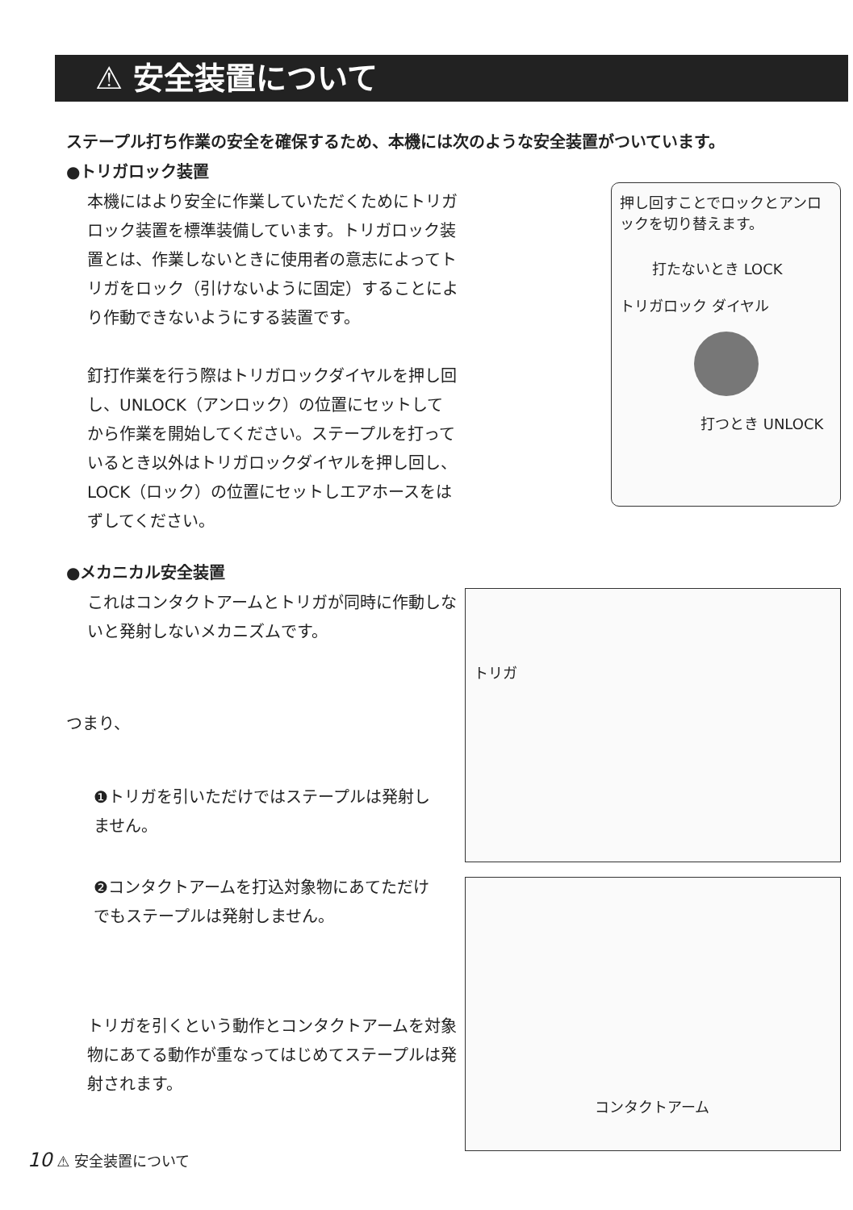⚠ 安全装置について
ステープル打ち作業の安全を確保するため、本機には次のような安全装置がついています。
●トリガロック装置
本機にはより安全に作業していただくためにトリガロック装置を標準装備しています。トリガロック装置とは、作業しないときに使用者の意志によってトリガをロック（引けないように固定）することにより作動できないようにする装置です。
釘打作業を行う際はトリガロックダイヤルを押し回し、UNLOCK（アンロック）の位置にセットしてから作業を開始してください。ステープルを打っているとき以外はトリガロックダイヤルを押し回し、LOCK（ロック）の位置にセットしエアホースをはずしてください。
押し回すことでロックとアンロックを切り替えます。
打たないとき LOCK
トリガロック ダイヤル
打つとき UNLOCK
●メカニカル安全装置
これはコンタクトアームとトリガが同時に作動しないと発射しないメカニズムです。
つまり、
❶トリガを引いただけではステープルは発射しません。
❷コンタクトアームを打込対象物にあてただけでもステープルは発射しません。
トリガを引くという動作とコンタクトアームを対象物にあてる動作が重なってはじめてステープルは発射されます。
トリガ
コンタクトアーム
10 ⚠ 安全装置について